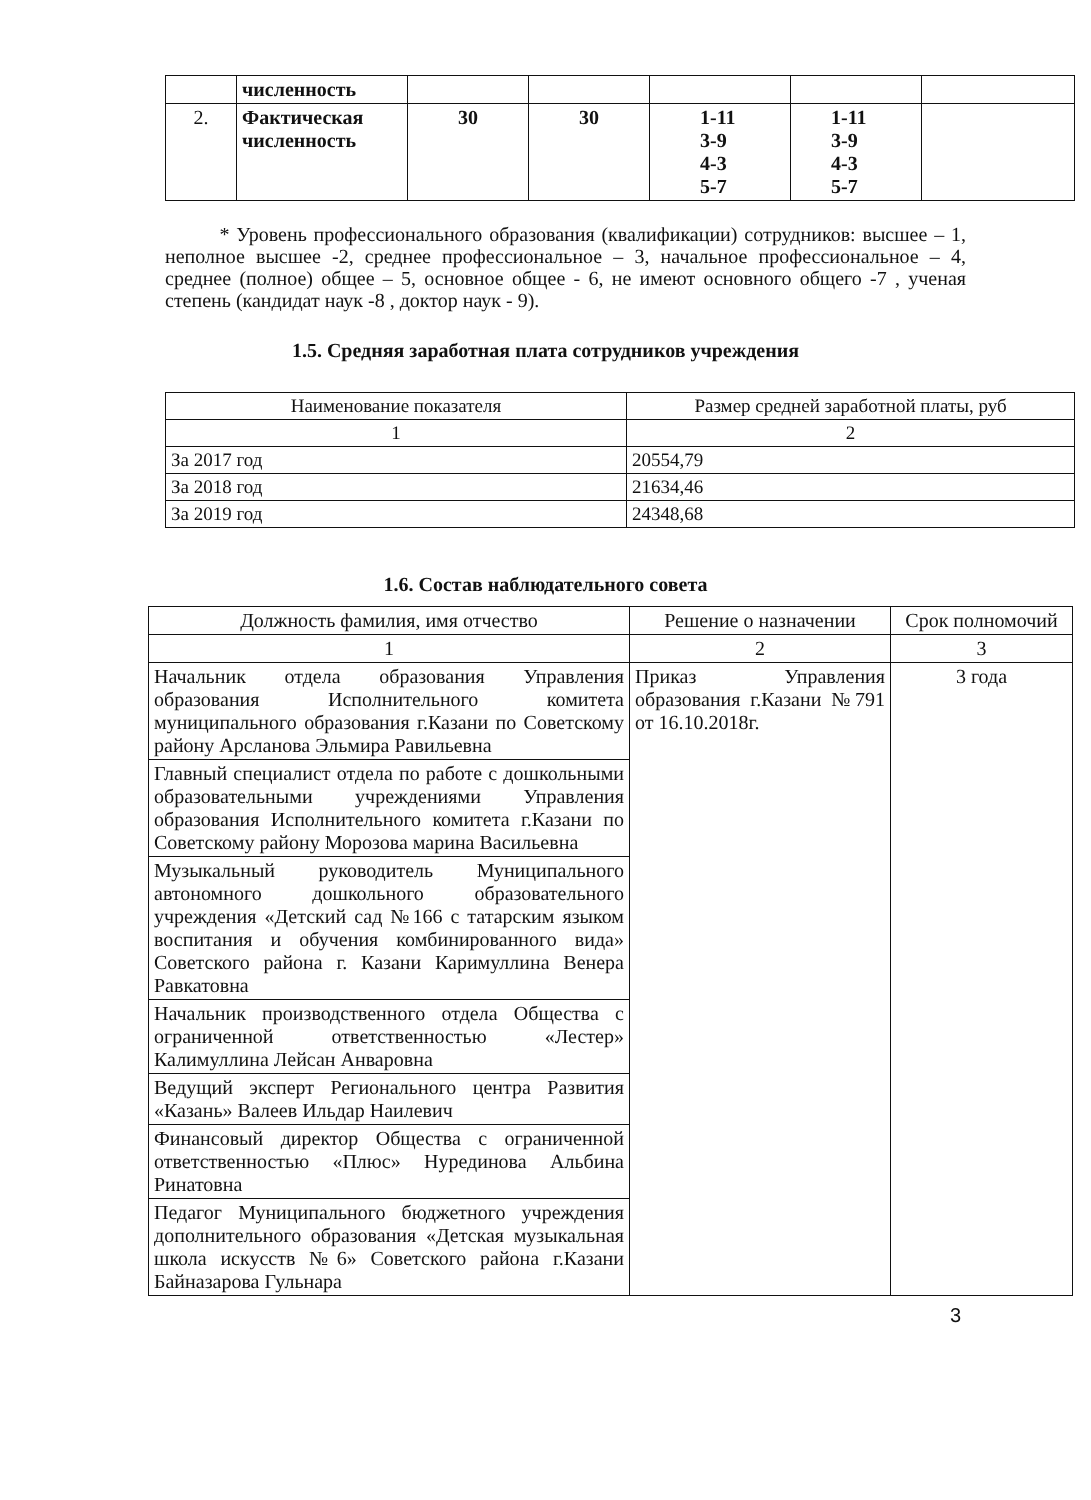| | численность | | | | | |
| 2. | Фактическая численность | 30 | 30 | 1-11 3-9 4-3 5-7 | 1-11 3-9 4-3 5-7 | |
* Уровень профессионального образования (квалификации) сотрудников: высшее – 1, неполное высшее -2, среднее профессиональное – 3, начальное профессиональное – 4, среднее (полное) общее – 5, основное общее - 6, не имеют основного общего -7 , ученая степень (кандидат наук -8 , доктор наук - 9).
1.5. Средняя заработная плата сотрудников учреждения
| Наименование показателя | Размер средней заработной платы, руб |
| --- | --- |
| 1 | 2 |
| За 2017 год | 20554,79 |
| За 2018 год | 21634,46 |
| За 2019 год | 24348,68 |
1.6. Состав наблюдательного совета
| Должность фамилия, имя отчество | Решение о назначении | Срок полномочий |
| --- | --- | --- |
| 1 | 2 | 3 |
| Начальник отдела образования Управления образования Исполнительного комитета муниципального образования г.Казани по Советскому району Арсланова Эльмира Равильевна | Приказ Управления образования г.Казани №791 от 16.10.2018г. | 3 года |
| Главный специалист отдела по работе с дошкольными образовательными учреждениями Управления образования Исполнительного комитета г.Казани по Советскому району Морозова марина Васильевна | | |
| Музыкальный руководитель Муниципального автономного дошкольного образовательного учреждения «Детский сад №166 с татарским языком воспитания и обучения комбинированного вида» Советского района г. Казани Каримуллина Венера Равкатовна | | |
| Начальник производственного отдела Общества с ограниченной ответственностью «Лестер» Калимуллина Лейсан Анваровна | | |
| Ведущий эксперт Регионального центра Развития «Казань» Валеев Ильдар Наилевич | | |
| Финансовый директор Общества с ограниченной ответственностью «Плюс» Нурединова Альбина Ринатовна | | |
| Педагог Муниципального бюджетного учреждения дополнительного образования «Детская музыкальная школа искусств №6» Советского района г.Казани Байназарова Гульнара | | |
3